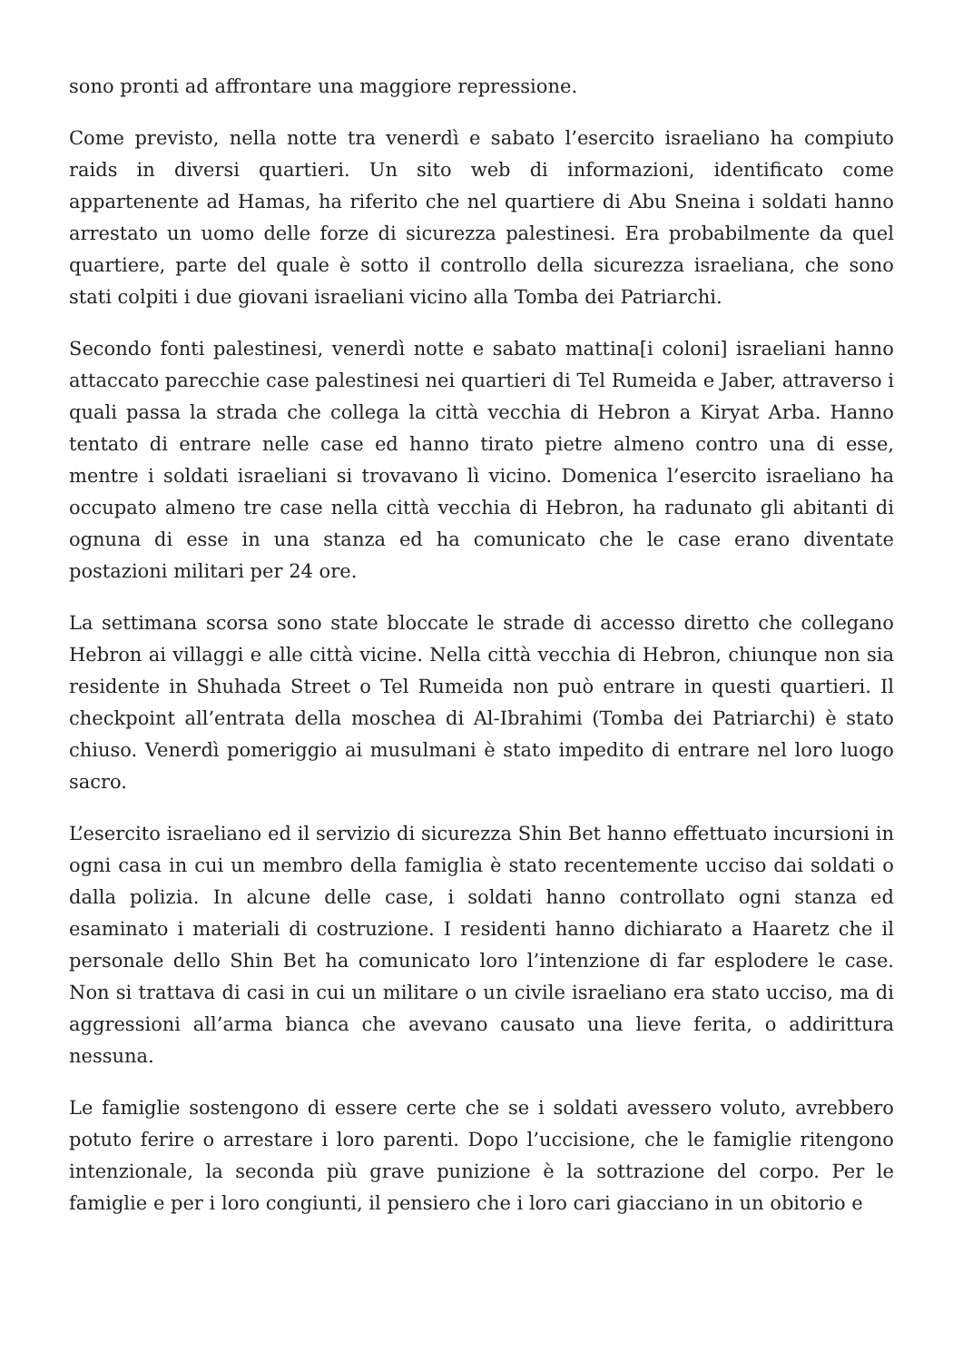sono pronti ad affrontare una maggiore repressione.
Come previsto, nella notte tra venerdì e sabato l’esercito israeliano ha compiuto raids in diversi quartieri. Un sito web di informazioni, identificato come appartenente ad Hamas, ha riferito che nel quartiere di Abu Sneina i soldati hanno arrestato un uomo delle forze di sicurezza palestinesi. Era probabilmente da quel quartiere, parte del quale è sotto il controllo della sicurezza israeliana, che sono stati colpiti i due giovani israeliani vicino alla Tomba dei Patriarchi.
Secondo fonti palestinesi, venerdì notte e sabato mattina[i coloni] israeliani hanno attaccato parecchie case palestinesi nei quartieri di Tel Rumeida e Jaber, attraverso i quali passa la strada che collega la città vecchia di Hebron a Kiryat Arba. Hanno tentato di entrare nelle case ed hanno tirato pietre almeno contro una di esse, mentre i soldati israeliani si trovavano lì vicino. Domenica l’esercito israeliano ha occupato almeno tre case nella città vecchia di Hebron, ha radunato gli abitanti di ognuna di esse in una stanza ed ha comunicato che le case erano diventate postazioni militari per 24 ore.
La settimana scorsa sono state bloccate le strade di accesso diretto che collegano Hebron ai villaggi e alle città vicine. Nella città vecchia di Hebron, chiunque non sia residente in Shuhada Street o Tel Rumeida non può entrare in questi quartieri. Il checkpoint all’entrata della moschea di Al-Ibrahimi (Tomba dei Patriarchi) è stato chiuso. Venerdì pomeriggio ai musulmani è stato impedito di entrare nel loro luogo sacro.
L’esercito israeliano ed il servizio di sicurezza Shin Bet hanno effettuato incursioni in ogni casa in cui un membro della famiglia è stato recentemente ucciso dai soldati o dalla polizia. In alcune delle case, i soldati hanno controllato ogni stanza ed esaminato i materiali di costruzione. I residenti hanno dichiarato a Haaretz che il personale dello Shin Bet ha comunicato loro l’intenzione di far esplodere le case. Non si trattava di casi in cui un militare o un civile israeliano era stato ucciso, ma di aggressioni all’arma bianca che avevano causato una lieve ferita, o addirittura nessuna.
Le famiglie sostengono di essere certe che se i soldati avessero voluto, avrebbero potuto ferire o arrestare i loro parenti. Dopo l’uccisione, che le famiglie ritengono intenzionale, la seconda più grave punizione è la sottrazione del corpo. Per le famiglie e per i loro congiunti, il pensiero che i loro cari giacciano in un obitorio e